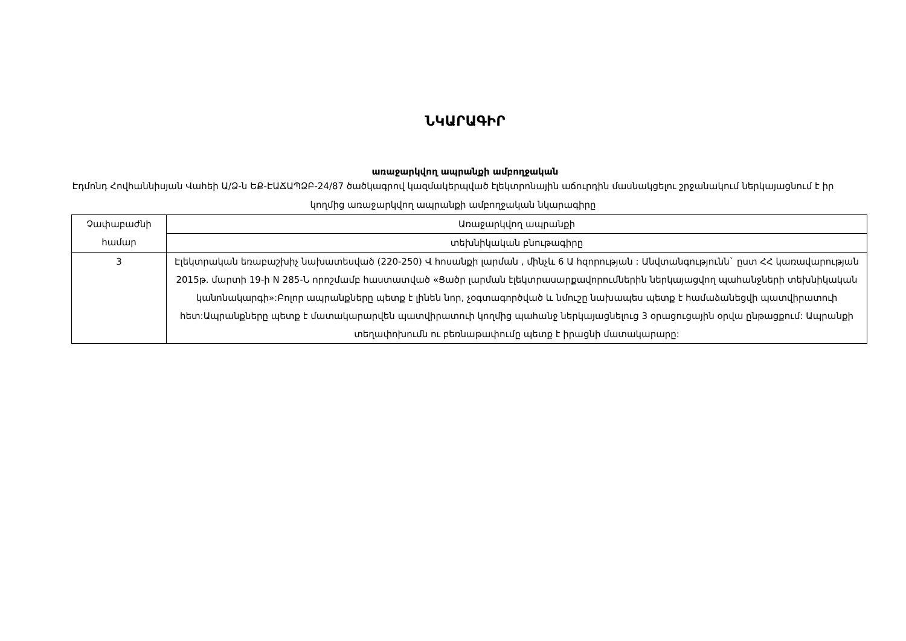ՆԿԱՐԱԳԻՐ
առաջարկվող ապրանքի ամբողջական
Էդմոնդ Հովհաննիսյան Վաhեի Ա/Ձ-ն ԵՔ-ԷԱՃԱՊՁԲ-24/87 ծածկագրով կազմակերպված էլեկտրոնային աճուրդին մասնակցելու շրջանակում ներկայացնում է իր կողմից առաջարկվող ապրանքի ամբողջական նկարագիրը
| Չափաբաժնի համար | Առաջարկվող ապրանքի |
| | տեխնիկական բնութագիրը |
| 3 | Էլեկտրական եռաբաշխիչ նախատեսված (220-250) Վ հոսանքի լարման , մինչև 6 Ա հզորության : Անվտանգությունն` ըստ ՀՀ կառավարության 2015թ. մարտի 19-ի N 285-Ն որոշմամբ հաստատված «Ցածր լարման էլեկտրասարքավորումներին ներկայացվող պահանջների տեխնիկական կանոնակարգի»:Բոլոր ապրանքները պետք է լինեն նոր, չօգտագործված և նմուշը նախապես պետք է համաձանեցվի պատվիրատուի հետ:Ապրանքները պետք է մատակարարվեն պատվիրատուի կողմից պահանջ ներկայացնելուց 3 օրացուցային օրվա ընթացքում: Ապրանքի տեղափոխումն ու բեռնաթափումը պետք է իրացնի մատակարարը: |